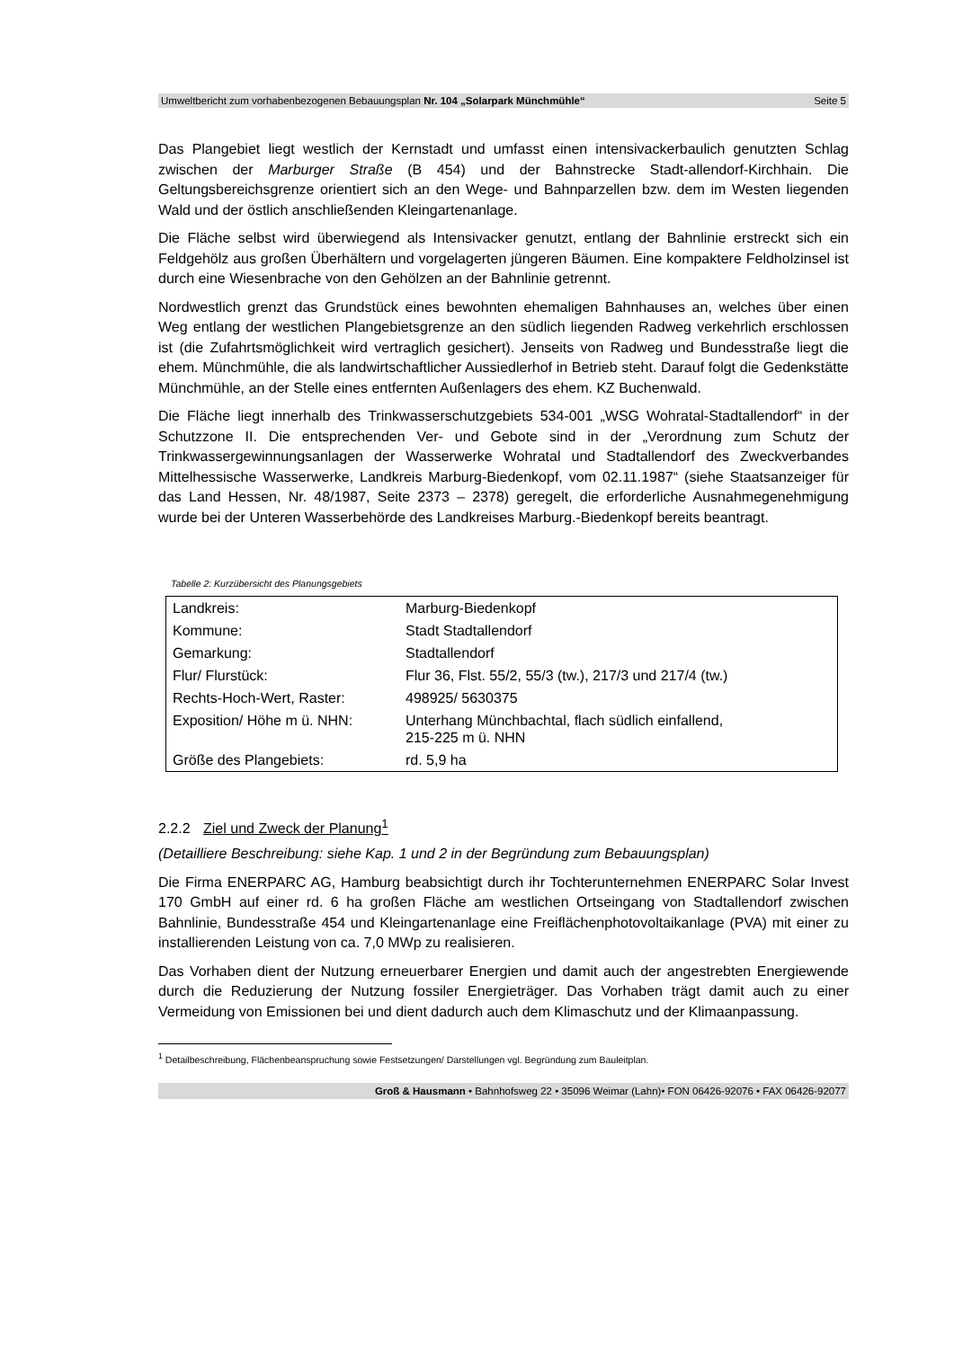Umweltbericht zum vorhabenbezogenen Bebauungsplan Nr. 104 „Solarpark Münchmühle“Seite 5
Das Plangebiet liegt westlich der Kernstadt und umfasst einen intensivackerbaulich genutzten Schlag zwischen der Marburger Straße (B 454) und der Bahnstrecke Stadt-allendorf-Kirchhain. Die Geltungsbereichsgrenze orientiert sich an den Wege- und Bahnparzellen bzw. dem im Westen liegenden Wald und der östlich anschließenden Kleingartenanlage.
Die Fläche selbst wird überwiegend als Intensivacker genutzt, entlang der Bahnlinie erstreckt sich ein Feldgehölz aus großen Überhältern und vorgelagerten jüngeren Bäumen. Eine kompaktere Feldholzinsel ist durch eine Wiesenbrache von den Gehölzen an der Bahnlinie getrennt.
Nordwestlich grenzt das Grundstück eines bewohnten ehemaligen Bahnhauses an, welches über einen Weg entlang der westlichen Plangebietsgrenze an den südlich liegenden Radweg verkehrlich erschlossen ist (die Zufahrtsmöglichkeit wird vertraglich gesichert). Jenseits von Radweg und Bundesstraße liegt die ehem. Münchmühle, die als landwirtschaftlicher Aussiedlerhof in Betrieb steht. Darauf folgt die Gedenkstätte Münchmühle, an der Stelle eines entfernten Außenlagers des ehem. KZ Buchenwald.
Die Fläche liegt innerhalb des Trinkwasserschutzgebiets 534-001 „WSG Wohratal-Stadtallendorf“ in der Schutzzone II. Die entsprechenden Ver- und Gebote sind in der „Verordnung zum Schutz der Trinkwassergewinnungsanlagen der Wasserwerke Wohratal und Stadtallendorf des Zweckverbandes Mittelhessische Wasserwerke, Landkreis Marburg-Biedenkopf, vom 02.11.1987“ (siehe Staatsanzeiger für das Land Hessen, Nr. 48/1987, Seite 2373 – 2378) geregelt, die erforderliche Ausnahmegenehmigung wurde bei der Unteren Wasserbehörde des Landkreises Marburg.-Biedenkopf bereits beantragt.
Tabelle 2: Kurzübersicht des Planungsgebiets
| Landkreis: | Marburg-Biedenkopf |
| Kommune: | Stadt Stadtallendorf |
| Gemarkung: | Stadtallendorf |
| Flur/ Flurstück: | Flur 36, Flst. 55/2, 55/3 (tw.), 217/3 und 217/4 (tw.) |
| Rechts-Hoch-Wert, Raster: | 498925/ 5630375 |
| Exposition/ Höhe m ü. NHN: | Unterhang Münchbachtal, flach südlich einfallend, 215-225 m ü. NHN |
| Größe des Plangebiets: | rd. 5,9 ha |
2.2.2 Ziel und Zweck der Planung<sup>1</sup>
(Detailliere Beschreibung: siehe Kap. 1 und 2 in der Begründung zum Bebauungsplan)
Die Firma ENERPARC AG, Hamburg beabsichtigt durch ihr Tochterunternehmen ENERPARC Solar Invest 170 GmbH auf einer rd. 6 ha großen Fläche am westlichen Ortseingang von Stadtallendorf zwischen Bahnlinie, Bundesstraße 454 und Kleingartenanlage eine Freiflächenphotovoltaikanlage (PVA) mit einer zu installierenden Leistung von ca. 7,0 MWp zu realisieren.
Das Vorhaben dient der Nutzung erneuerbarer Energien und damit auch der angestrebten Energiewende durch die Reduzierung der Nutzung fossiler Energieträger. Das Vorhaben trägt damit auch zu einer Vermeidung von Emissionen bei und dient dadurch auch dem Klimaschutz und der Klimaanpassung.
<sup>1</sup> Detailbeschreibung, Flächenbeanspruchung sowie Festsetzungen/ Darstellungen vgl. Begründung zum Bauleitplan.
Groß & Hausmann • Bahnhofsweg 22 • 35096 Weimar (Lahn)• FON 06426-92076 • FAX 06426-92077